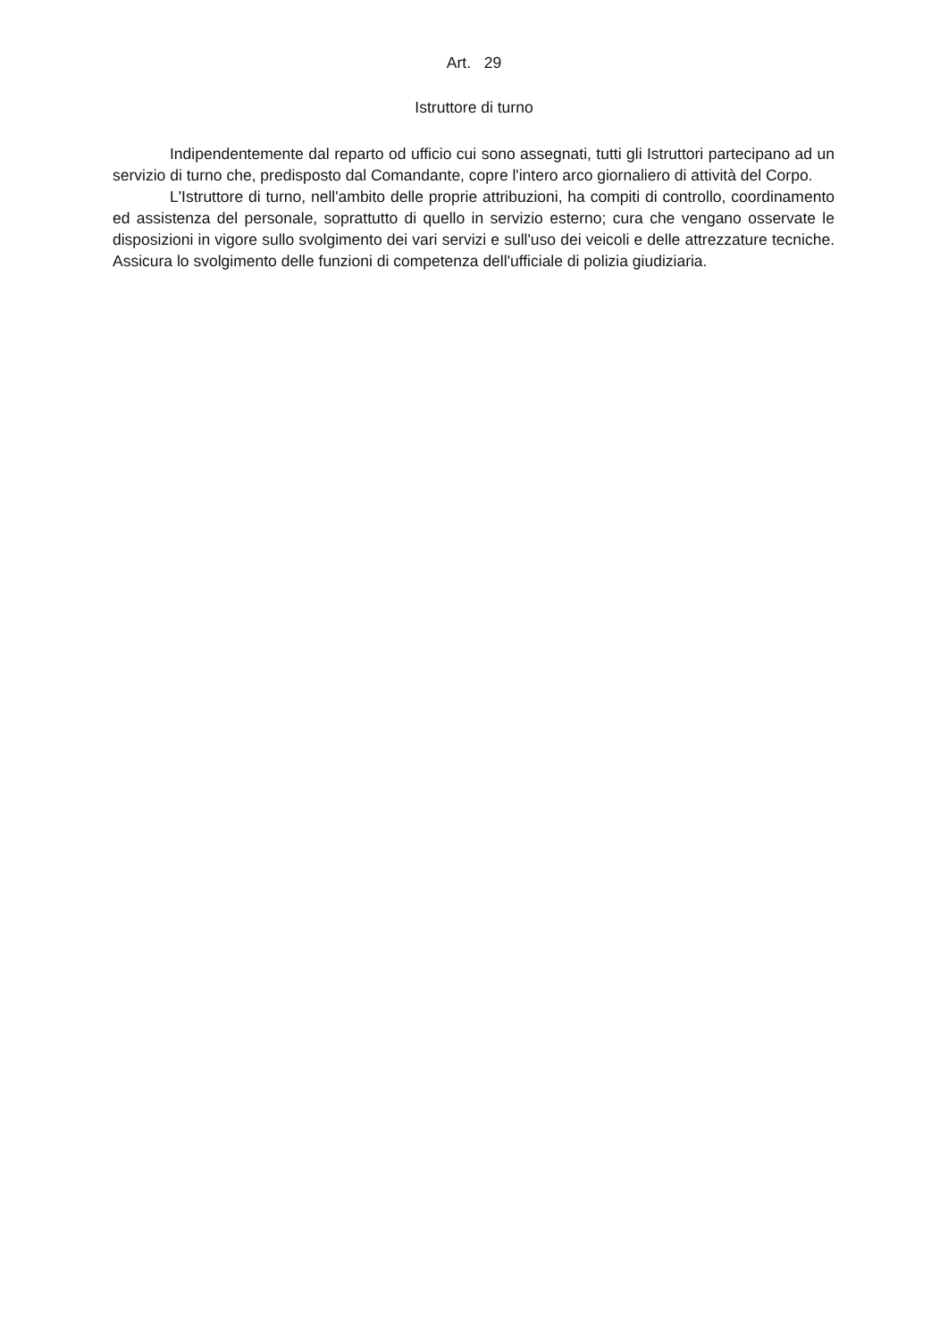Art. 29
Istruttore di turno
Indipendentemente dal reparto od ufficio cui sono assegnati, tutti gli Istruttori partecipano ad un servizio di turno che, predisposto dal Comandante, copre l'intero arco giornaliero di attività del Corpo.
L'Istruttore di turno, nell'ambito delle proprie attribuzioni, ha compiti di controllo, coordinamento ed assistenza del personale, soprattutto di quello in servizio esterno; cura che vengano osservate le disposizioni in vigore sullo svolgimento dei vari servizi e sull'uso dei veicoli e delle attrezzature tecniche. Assicura lo svolgimento delle funzioni di competenza dell'ufficiale di polizia giudiziaria.